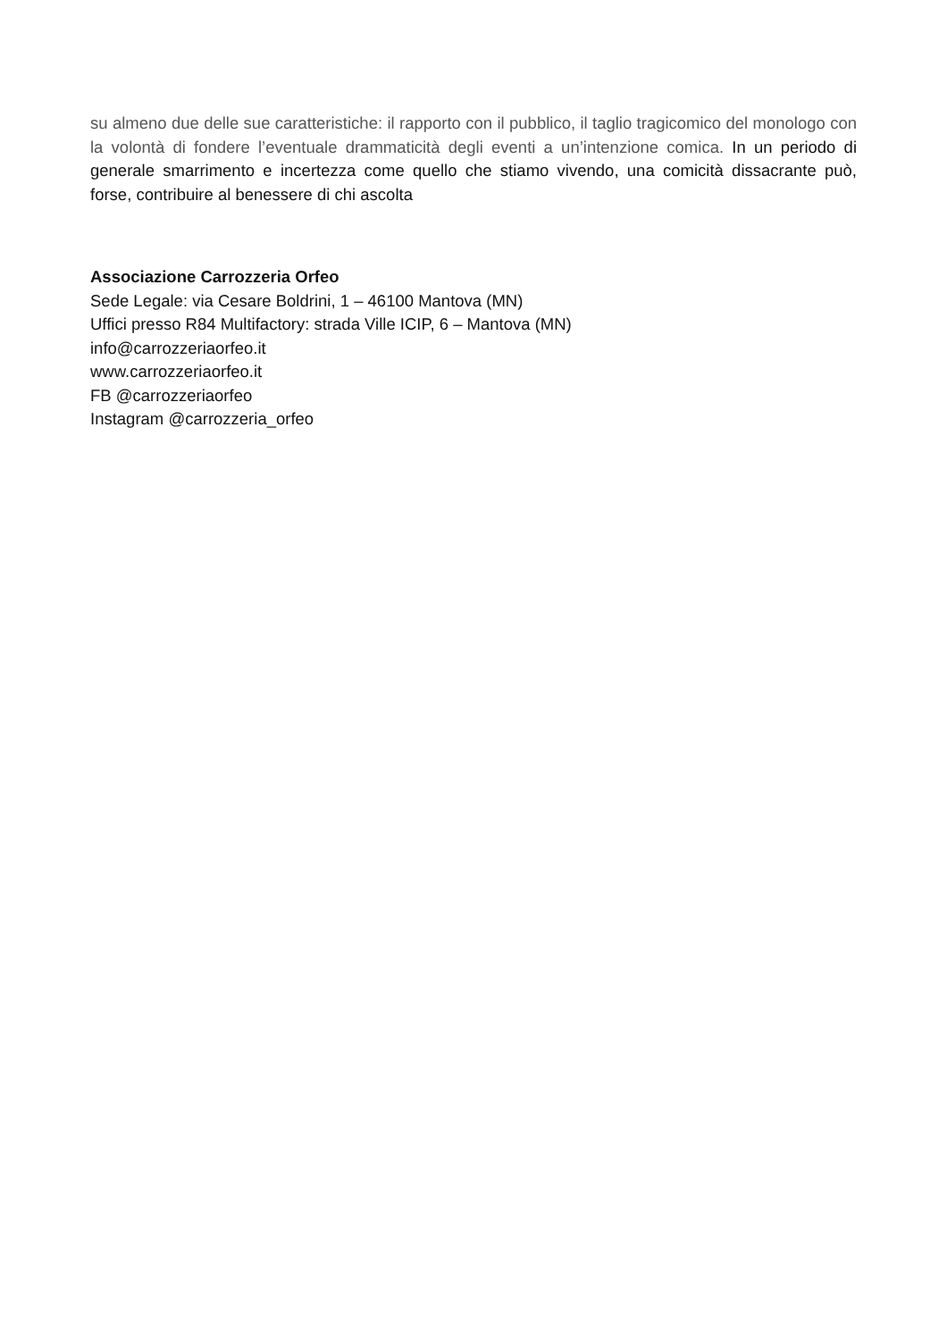su almeno due delle sue caratteristiche: il rapporto con il pubblico, il taglio tragicomico del monologo con la volontà di fondere l’eventuale drammaticità degli eventi a un’intenzione comica. In un periodo di generale smarrimento e incertezza come quello che stiamo vivendo, una comicità dissacrante può, forse, contribuire al benessere di chi ascolta
Associazione Carrozzeria Orfeo
Sede Legale: via Cesare Boldrini, 1 – 46100 Mantova (MN)
Uffici presso R84 Multifactory: strada Ville ICIP, 6 – Mantova (MN)
info@carrozzeriaorfeo.it
www.carrozzeriaorfeo.it
FB @carrozzeriaorfeo
Instagram @carrozzeria_orfeo